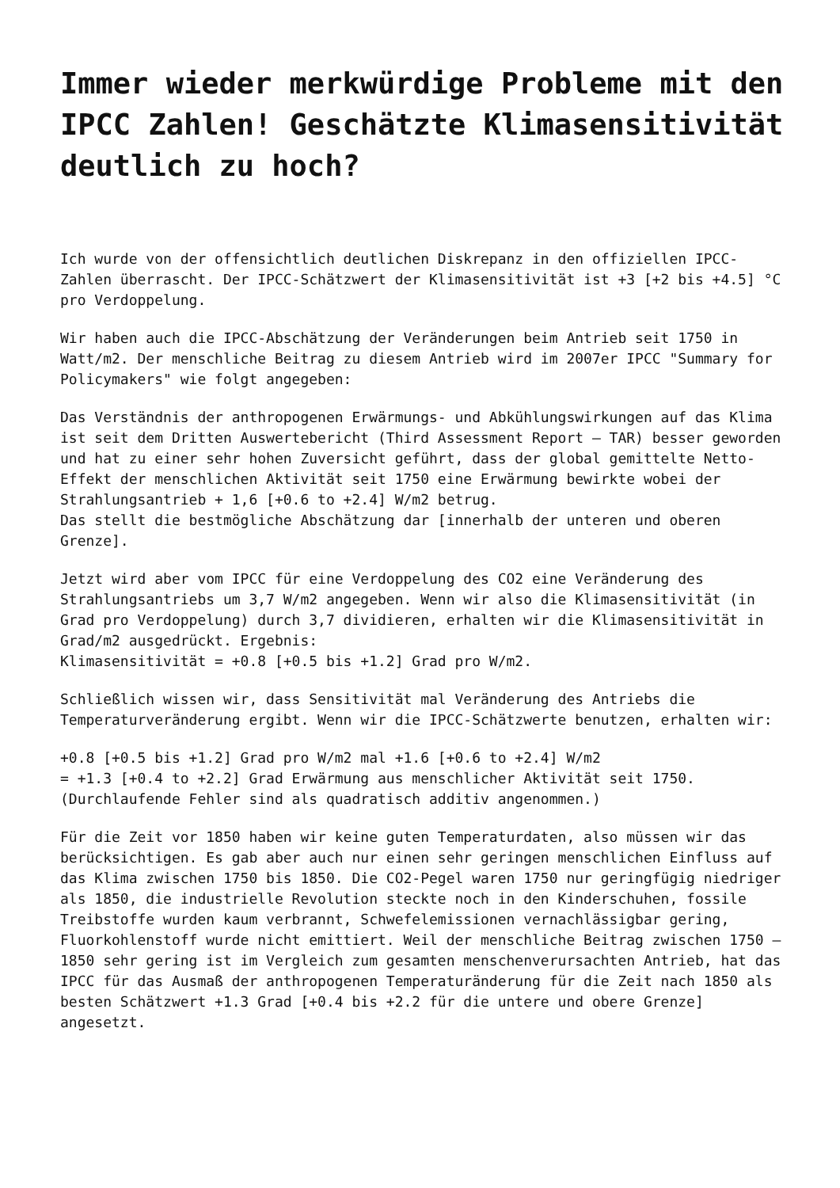Immer wieder merkwürdige Probleme mit den IPCC Zahlen! Geschätzte Klimasensitivität deutlich zu hoch?
Ich wurde von der offensichtlich deutlichen Diskrepanz in den offiziellen IPCC-Zahlen überrascht. Der IPCC-Schätzwert der Klimasensitivität ist +3 [+2 bis +4.5] °C pro Verdoppelung.
Wir haben auch die IPCC-Abschätzung der Veränderungen beim Antrieb seit 1750 in Watt/m2. Der menschliche Beitrag zu diesem Antrieb wird im 2007er IPCC "Summary for Policymakers" wie folgt angegeben:
Das Verständnis der anthropogenen Erwärmungs- und Abkühlungswirkungen auf das Klima ist seit dem Dritten Auswertebericht (Third Assessment Report – TAR) besser geworden und hat zu einer sehr hohen Zuversicht geführt, dass der global gemittelte Netto-Effekt der menschlichen Aktivität seit 1750 eine Erwärmung bewirkte wobei der Strahlungsantrieb + 1,6 [+0.6 to +2.4] W/m2 betrug.
Das stellt die bestmögliche Abschätzung dar [innerhalb der unteren und oberen Grenze].
Jetzt wird aber vom IPCC für eine Verdoppelung des CO2 eine Veränderung des Strahlungsantriebs um 3,7 W/m2 angegeben. Wenn wir also die Klimasensitivität (in Grad pro Verdoppelung) durch 3,7 dividieren, erhalten wir die Klimasensitivität in Grad/m2 ausgedrückt. Ergebnis:
Klimasensitivität = +0.8 [+0.5 bis +1.2] Grad pro W/m2.
Schließlich wissen wir, dass Sensitivität mal Veränderung des Antriebs die Temperaturveränderung ergibt. Wenn wir die IPCC-Schätzwerte benutzen, erhalten wir:
+0.8 [+0.5 bis +1.2] Grad pro W/m2 mal +1.6 [+0.6 to +2.4] W/m2
= +1.3 [+0.4 to +2.2] Grad Erwärmung aus menschlicher Aktivität seit 1750.
(Durchlaufende Fehler sind als quadratisch additiv angenommen.)
Für die Zeit vor 1850 haben wir keine guten Temperaturdaten, also müssen wir das berücksichtigen. Es gab aber auch nur einen sehr geringen menschlichen Einfluss auf das Klima zwischen 1750 bis 1850. Die CO2-Pegel waren 1750 nur geringfügig niedriger als 1850, die industrielle Revolution steckte noch in den Kinderschuhen, fossile Treibstoffe wurden kaum verbrannt, Schwefelemissionen vernachlässigbar gering, Fluorkohlenstoff wurde nicht emittiert. Weil der menschliche Beitrag zwischen 1750 – 1850 sehr gering ist im Vergleich zum gesamten menschenverursachten Antrieb, hat das IPCC für das Ausmaß der anthropogenen Temperaturänderung für die Zeit nach 1850 als besten Schätzwert +1.3 Grad [+0.4 bis +2.2 für die untere und obere Grenze] angesetzt.